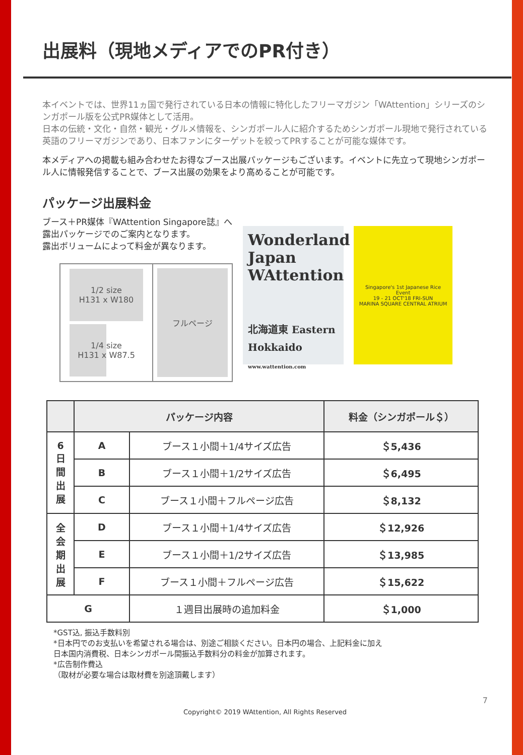出展料（現地メディアでのPR付き）
本イベントでは、世界11ヵ国で発行されている日本の情報に特化したフリーマガジン「WAttention」シリーズのシンガポール版を公式PR媒体として活用。
日本の伝統・文化・自然・観光・グルメ情報を、シンガポール人に紹介するためシンガポール現地で発行されている英語のフリーマガジンであり、日本ファンにターゲットを絞ってPRすることが可能な媒体です。
本メディアへの掲載も組み合わせたお得なブース出展パッケージもございます。イベントに先立って現地シンガポール人に情報発信することで、ブース出展の効果をより高めることが可能です。
パッケージ出展料金
ブース＋PR媒体『WAttention Singapore誌』へ
露出パッケージでのご案内となります。
露出ボリュームによって料金が異なります。
1/2 size
H131 x W180
1/4 size
H131 x W87.5
フルページ
Wonderland Japan
WAttention
北海道東 Eastern Hokkaido
www.wattention.com
Singapore's 1st Japanese Rice Event
19 - 21 OCT'18 FRI-SUN
MARINA SQUARE CENTRAL ATRIUM
| | パッケージ内容 | | 料金（シンガポール＄） |
| --- | --- | --- | --- |
| 6 日 間 出 展 | A | ブース１小間＋1/4サイズ広告 | ＄5,436 |
| | B | ブース１小間＋1/2サイズ広告 | ＄6,495 |
| | C | ブース１小間＋フルページ広告 | ＄8,132 |
| 全 会 期 出 展 | D | ブース１小間＋1/4サイズ広告 | ＄12,926 |
| | E | ブース１小間＋1/2サイズ広告 | ＄13,985 |
| | F | ブース１小間＋フルページ広告 | ＄15,622 |
| G | | １週目出展時の追加料金 | ＄1,000 |
*GST込, 振込手数料別
*日本円でのお支払いを希望される場合は、別途ご相談ください。日本円の場合、上記料金に加え
日本国内消費税、日本シンガポール間振込手数料分の料金が加算されます。
*広告制作費込
（取材が必要な場合は取材費を別途頂戴します）
7
Copyright© 2019 WAttention, All Rights Reserved